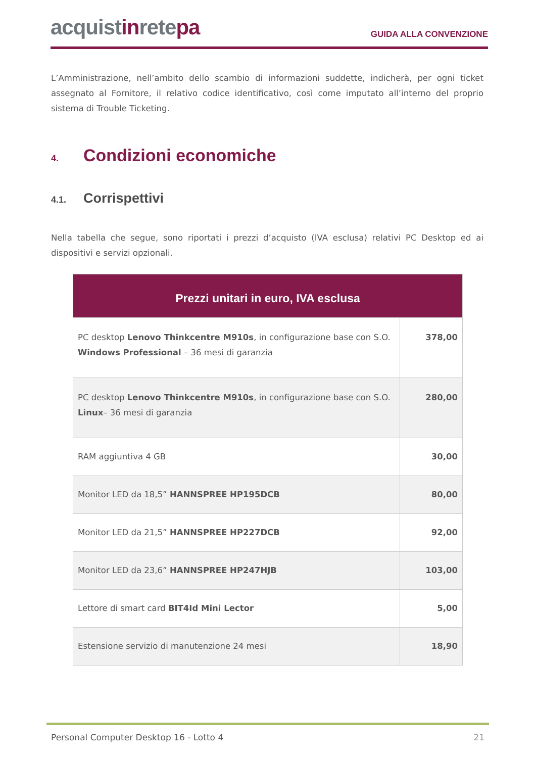acquistinretepa
GUIDA ALLA CONVENZIONE
L’Amministrazione, nell’ambito dello scambio di informazioni suddette, indicherà, per ogni ticket assegnato al Fornitore, il relativo codice identificativo, così come imputato all’interno del proprio sistema di Trouble Ticketing.
4. Condizioni economiche
4.1. Corrispettivi
Nella tabella che segue, sono riportati i prezzi d’acquisto (IVA esclusa) relativi PC Desktop ed ai dispositivi e servizi opzionali.
| Prezzi unitari in euro, IVA esclusa | |
| --- | --- |
| PC desktop Lenovo Thinkcentre M910s , in configurazione base con S.O. Windows Professional – 36 mesi di garanzia | 378,00 |
| PC desktop Lenovo Thinkcentre M910s , in configurazione base con S.O. Linux – 36 mesi di garanzia | 280,00 |
| RAM aggiuntiva 4 GB | 30,00 |
| Monitor LED da 18,5” HANNSPREE HP195DCB | 80,00 |
| Monitor LED da 21,5” HANNSPREE HP227DCB | 92,00 |
| Monitor LED da 23,6” HANNSPREE HP247HJB | 103,00 |
| Lettore di smart card BIT4Id Mini Lector | 5,00 |
| Estensione servizio di manutenzione 24 mesi | 18,90 |
Personal Computer Desktop 16 - Lotto 4 21